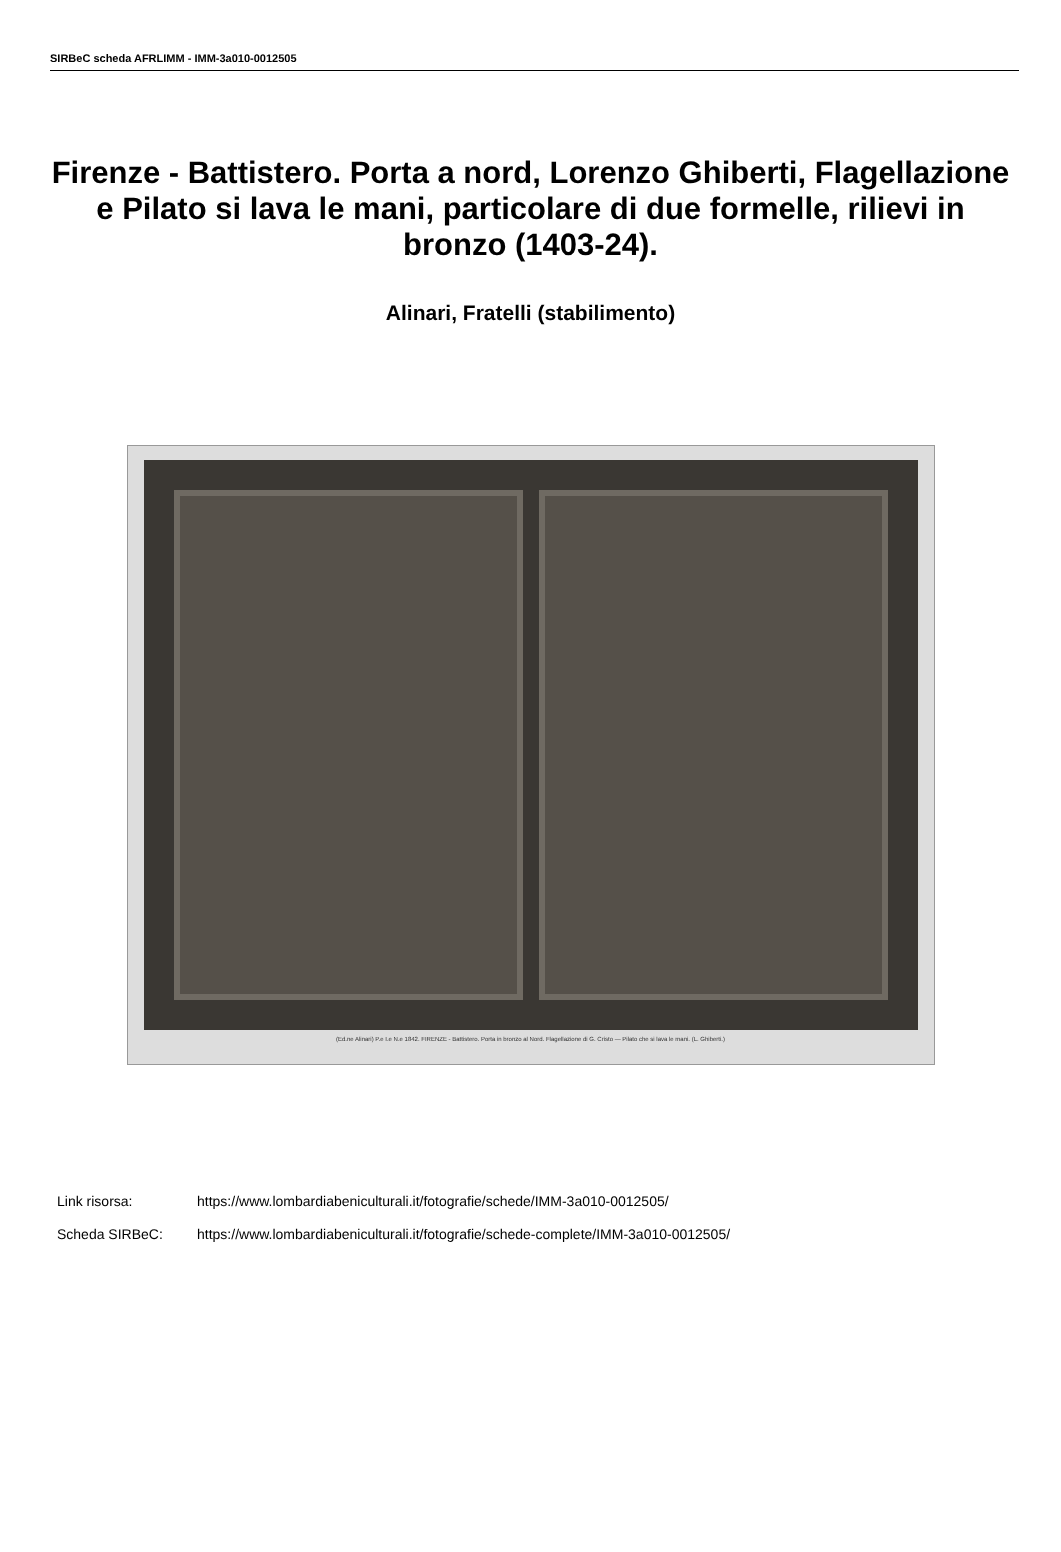SIRBeC scheda AFRLIMM - IMM-3a010-0012505
Firenze - Battistero. Porta a nord, Lorenzo Ghiberti, Flagellazione e Pilato si lava le mani, particolare di due formelle, rilievi in bronzo (1403-24).
Alinari, Fratelli (stabilimento)
(Ed.ne Alinari) P.e I.e N.e 1842. FIRENZE - Battistero. Porta in bronzo al Nord. Flagellazione di G. Cristo — Pilato che si lava le mani. (L. Ghiberti.)
Link risorsa: https://www.lombardiabeniculturali.it/fotografie/schede/IMM-3a010-0012505/
Scheda SIRBeC: https://www.lombardiabeniculturali.it/fotografie/schede-complete/IMM-3a010-0012505/